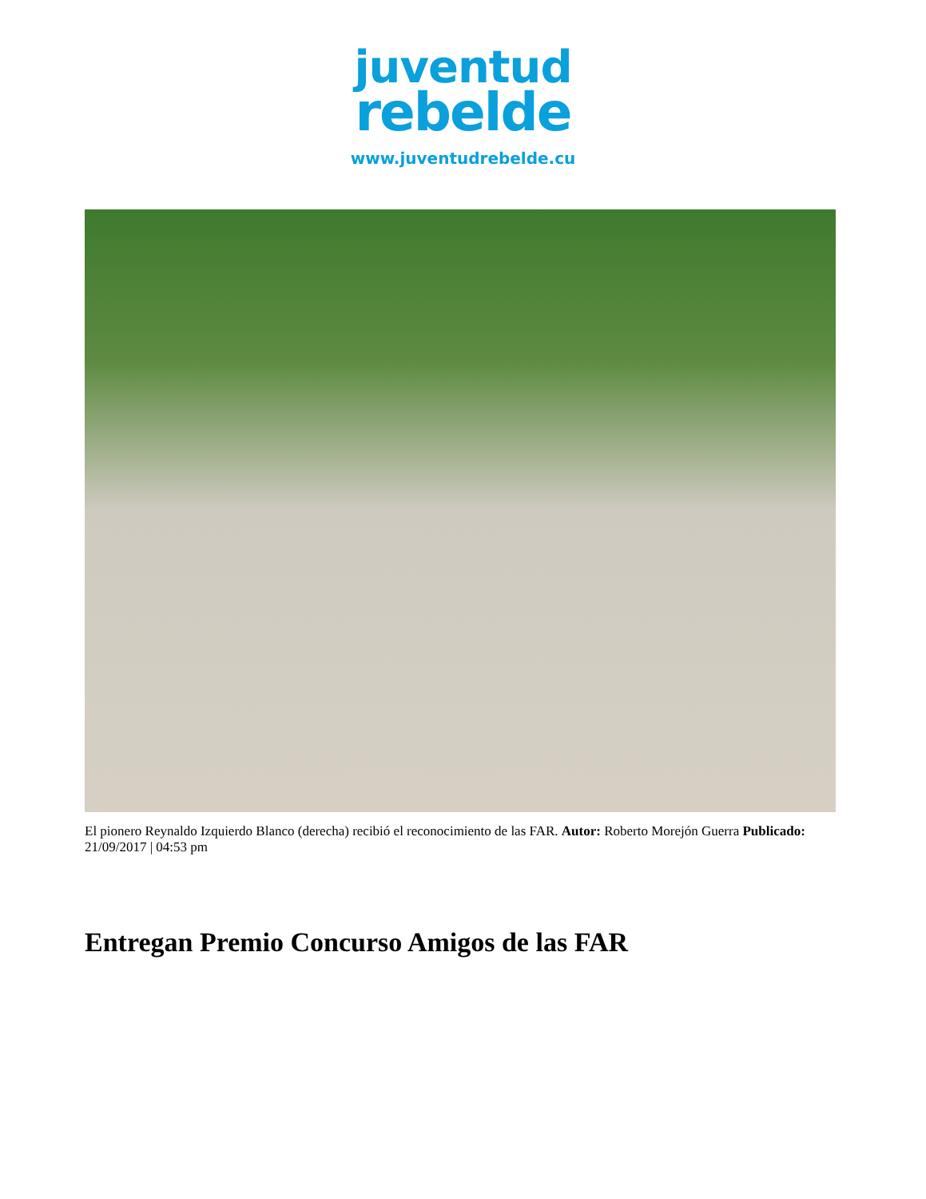juventud
rebelde
www.juventudrebelde.cu
El pionero Reynaldo Izquierdo Blanco (derecha) recibió el reconocimiento de las FAR. Autor: Roberto Morejón Guerra Publicado: 21/09/2017 | 04:53 pm
Entregan Premio Concurso Amigos de las FAR